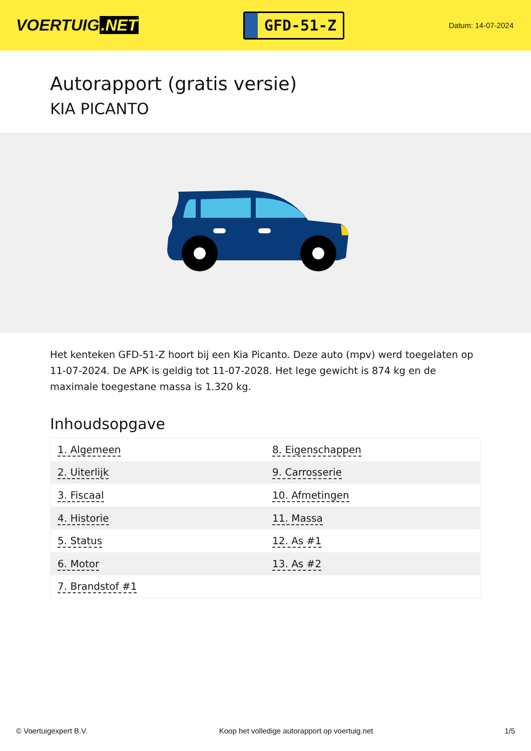VOERTUIG.NET
GFD-51-Z
Datum: 14-07-2024
Autorapport (gratis versie)
KIA PICANTO
Het kenteken GFD-51-Z hoort bij een Kia Picanto. Deze auto (mpv) werd toegelaten op 11-07-2024. De APK is geldig tot 11-07-2028. Het lege gewicht is 874 kg en de maximale toegestane massa is 1.320 kg.
Inhoudsopgave
| 1. Algemeen | 8. Eigenschappen |
| 2. Uiterlijk | 9. Carrosserie |
| 3. Fiscaal | 10. Afmetingen |
| 4. Historie | 11. Massa |
| 5. Status | 12. As #1 |
| 6. Motor | 13. As #2 |
| 7. Brandstof #1 | |
© Voertuigexpert B.V. Koop het volledige autorapport op voertuig.net 1/5